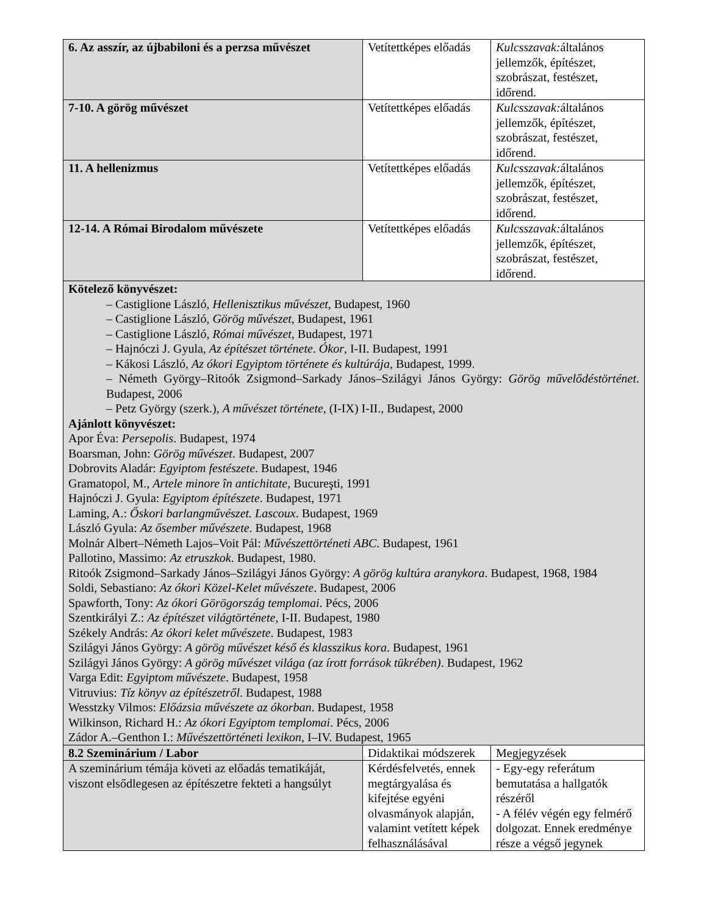| 6. Az asszír, az újbabiloni és a perzsa művészet | Vetítettképes előadás | Kulcsszavak: általános jellemzők, építészet, szobrászat, festészet, időrend. |
| 7-10. A görög művészet | Vetítettképes előadás | Kulcsszavak: általános jellemzők, építészet, szobrászat, festészet, időrend. |
| 11. A hellenizmus | Vetítettképes előadás | Kulcsszavak: általános jellemzők, építészet, szobrászat, festészet, időrend. |
| 12-14. A Római Birodalom művészete | Vetítettképes előadás | Kulcsszavak: általános jellemzők, építészet, szobrászat, festészet, időrend. |
| Kötelező könyvészet: – Castiglione László, Hellenisztikus művészet , Budapest, 1960 – Castiglione László, Görög művészet , Budapest, 1961 – Castiglione László, Római művészet , Budapest, 1971 – Hajnóczi J. Gyula, Az építészet története . Ókor , I-II. Budapest, 1991 – Kákosi László, Az ókori Egyiptom története és kultúrája , Budapest, 1999. – Németh György–Ritoók Zsigmond–Sarkady János–Szilágyi János György: Görög művelődéstörténet . Budapest, 2006 – Petz György (szerk.), A művészet története , (I-IX) I-II., Budapest, 2000 Ajánlott könyvészet: Apor Éva: Persepolis . Budapest, 1974 Boarsman, John: Görög művészet . Budapest, 2007 Dobrovits Aladár: Egyiptom festészete . Budapest, 1946 Gramatopol, M., Artele minore în antichitate , Bucureşti, 1991 Hajnóczi J. Gyula: Egyiptom építészete . Budapest, 1971 Laming, A.: Őskori barlangművészet. Lascoux . Budapest, 1969 László Gyula: Az ősember művészete . Budapest, 1968 Molnár Albert–Németh Lajos–Voit Pál: Művészettörténeti ABC . Budapest, 1961 Pallotino, Massimo: Az etruszkok . Budapest, 1980. Ritoók Zsigmond–Sarkady János–Szilágyi János György: A görög kultúra aranykora . Budapest, 1968, 1984 Soldi, Sebastiano: Az ókori Közel-Kelet művészete . Budapest, 2006 Spawforth, Tony: Az ókori Görögország templomai . Pécs, 2006 Szentkirályi Z.: Az építészet világtörténete , I-II. Budapest, 1980 Székely András: Az ókori kelet művészete . Budapest, 1983 Szilágyi János György: A görög művészet késő és klasszikus kora . Budapest, 1961 Szilágyi János György: A görög művészet világa (az írott források tükrében) . Budapest, 1962 Varga Edit: Egyiptom művészete . Budapest, 1958 Vitruvius: Tíz könyv az építészetről . Budapest, 1988 Wesstzky Vilmos: Előázsia művészete az ókorban . Budapest, 1958 Wilkinson, Richard H.: Az ókori Egyiptom templomai . Pécs, 2006 Zádor A.–Genthon I.: Művészettörténeti lexikon , I–IV. Budapest, 1965 | | |
| 8.2 Szeminárium / Labor | Didaktikai módszerek | Megjegyzések |
| A szeminárium témája követi az előadás tematikáját, viszont elsődlegesen az építészetre fekteti a hangsúlyt | Kérdésfelvetés, ennek megtárgyalása és kifejtése egyéni olvasmányok alapján, valamint vetített képek felhasználásával | - Egy-egy referátum bemutatása a hallgatók részéről - A félév végén egy felmérő dolgozat. Ennek eredménye része a végső jegynek |